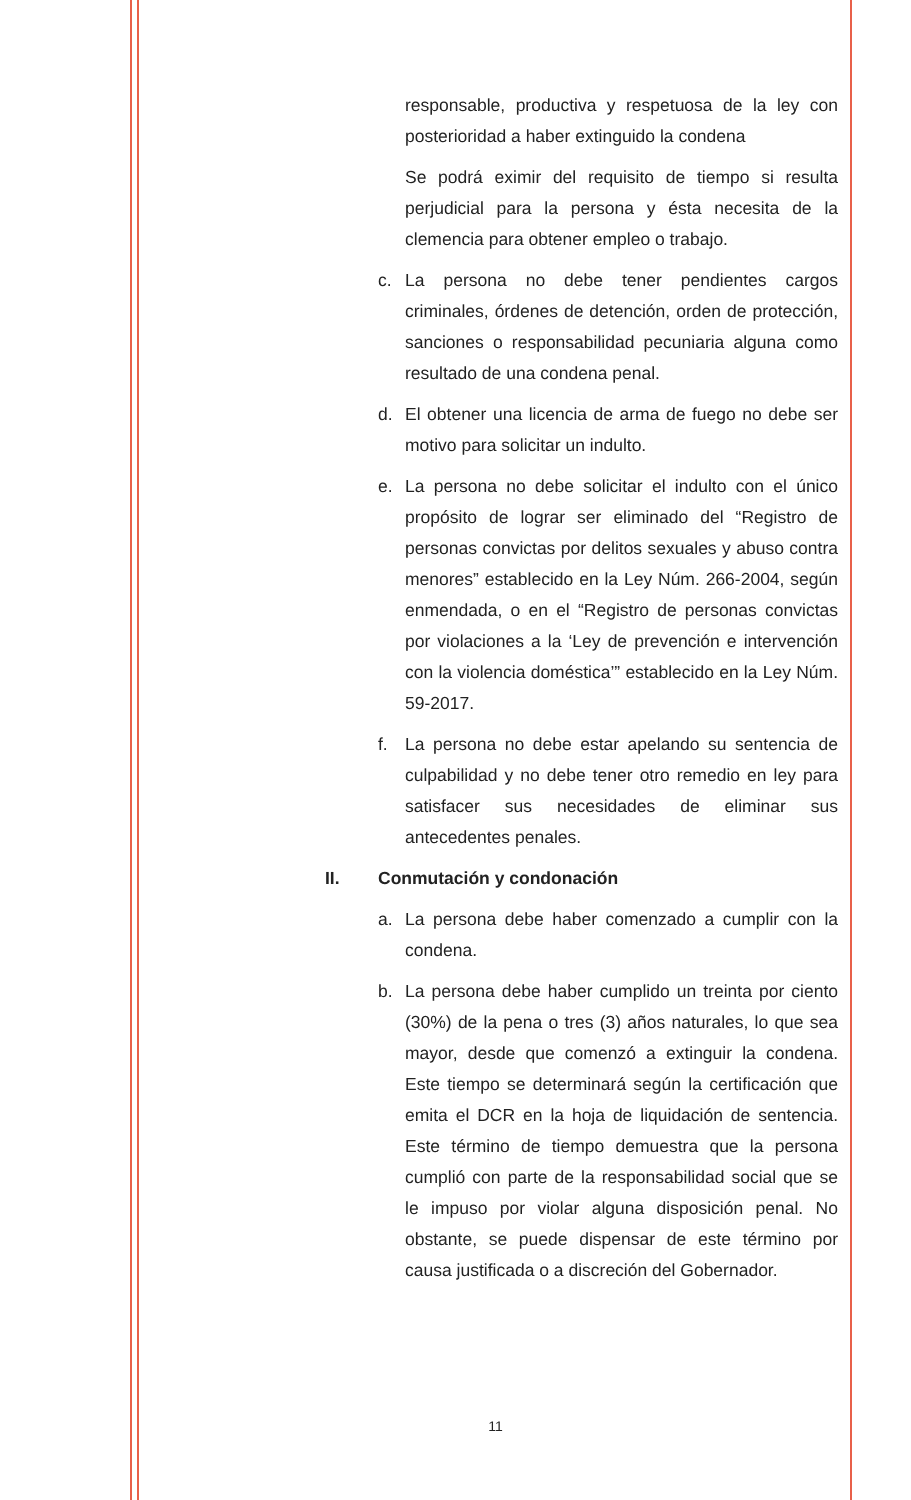responsable, productiva y respetuosa de la ley con posterioridad a haber extinguido la condena
Se podrá eximir del requisito de tiempo si resulta perjudicial para la persona y ésta necesita de la clemencia para obtener empleo o trabajo.
c. La persona no debe tener pendientes cargos criminales, órdenes de detención, orden de protección, sanciones o responsabilidad pecuniaria alguna como resultado de una condena penal.
d. El obtener una licencia de arma de fuego no debe ser motivo para solicitar un indulto.
e. La persona no debe solicitar el indulto con el único propósito de lograr ser eliminado del “Registro de personas convictas por delitos sexuales y abuso contra menores” establecido en la Ley Núm. 266-2004, según enmendada, o en el “Registro de personas convictas por violaciones a la ‘Ley de prevención e intervención con la violencia doméstica’” establecido en la Ley Núm. 59-2017.
f. La persona no debe estar apelando su sentencia de culpabilidad y no debe tener otro remedio en ley para satisfacer sus necesidades de eliminar sus antecedentes penales.
II. Conmutación y condonación
a. La persona debe haber comenzado a cumplir con la condena.
b. La persona debe haber cumplido un treinta por ciento (30%) de la pena o tres (3) años naturales, lo que sea mayor, desde que comenzó a extinguir la condena. Este tiempo se determinará según la certificación que emita el DCR en la hoja de liquidación de sentencia. Este término de tiempo demuestra que la persona cumplió con parte de la responsabilidad social que se le impuso por violar alguna disposición penal. No obstante, se puede dispensar de este término por causa justificada o a discreción del Gobernador.
11